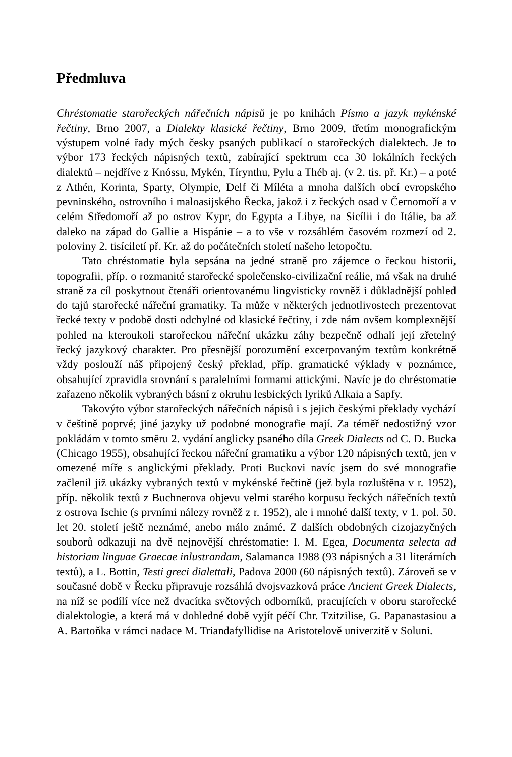Předmluva
Chréstomatie starořeckých nářečních nápisů je po knihách Písmo a jazyk mykénské řečtiny, Brno 2007, a Dialekty klasické řečtiny, Brno 2009, třetím monografickým výstupem volné řady mých česky psaných publikací o starořeckých dialektech. Je to výbor 173 řeckých nápisných textů, zabírající spektrum cca 30 lokálních řeckých dialektů – nejdříve z Knóssu, Mykén, Tírynthu, Pylu a Théb aj. (v 2. tis. př. Kr.) – a poté z Athén, Korinta, Sparty, Olympie, Delf či Míléta a mnoha dalších obcí evropského pevninského, ostrovního i maloasijského Řecka, jakož i z řeckých osad v Černomoří a v celém Středomoří až po ostrov Kypr, do Egypta a Libye, na Sicílii i do Itálie, ba až daleko na západ do Gallie a Hispánie – a to vše v rozsáhlém časovém rozmezí od 2. poloviny 2. tisíciletí př. Kr. až do počátečních století našeho letopočtu.
Tato chréstomatie byla sepsána na jedné straně pro zájemce o řeckou historii, topografii, příp. o rozmanité starořecké společensko-civilizační reálie, má však na druhé straně za cíl poskytnout čtenáři orientovanému lingvisticky rovněž i důkladnější pohled do tajů starořecké nářeční gramatiky. Ta může v některých jednotlivostech prezentovat řecké texty v podobě dosti odchylné od klasické řečtiny, i zde nám ovšem komplexnější pohled na kteroukoli starořeckou nářeční ukázku záhy bezpečně odhalí její zřetelný řecký jazykový charakter. Pro přesnější porozumění excerpovaným textům konkrétně vždy poslouží náš připojený český překlad, příp. gramatické výklady v poznámce, obsahující zpravidla srovnání s paralelními formami attickými. Navíc je do chréstomatie zařazeno několik vybraných básní z okruhu lesbických lyriků Alkaia a Sapfy.
Takovýto výbor starořeckých nářečních nápisů i s jejich českými překlady vychází v češtině poprvé; jiné jazyky už podobné monografie mají. Za téměř nedostižný vzor pokládám v tomto směru 2. vydání anglicky psaného díla Greek Dialects od C. D. Bucka (Chicago 1955), obsahující řeckou nářeční gramatiku a výbor 120 nápisných textů, jen v omezené míře s anglickými překlady. Proti Buckovi navíc jsem do své monografie začlenil již ukázky vybraných textů v mykénské řečtině (jež byla rozluštěna v r. 1952), příp. několik textů z Buchnerova objevu velmi starého korpusu řeckých nářečních textů z ostrova Ischie (s prvními nálezy rovněž z r. 1952), ale i mnohé další texty, v 1. pol. 50. let 20. století ještě neznámé, anebo málo známé. Z dalších obdobných cizojazyčných souborů odkazuji na dvě nejnovější chréstomatie: I. M. Egea, Documenta selecta ad historiam linguae Graecae inlustrandam, Salamanca 1988 (93 nápisných a 31 literárních textů), a L. Bottin, Testi greci dialettali, Padova 2000 (60 nápisných textů). Zároveň se v současné době v Řecku připravuje rozsáhlá dvojsvazková práce Ancient Greek Dialects, na níž se podílí více než dvacítka světových odborníků, pracujících v oboru starořecké dialektologie, a která má v dohledné době vyjít péčí Chr. Tzitzilise, G. Papanastasiou a A. Bartoňka v rámci nadace M. Triandafyllidise na Aristotelově univerzitě v Soluni.